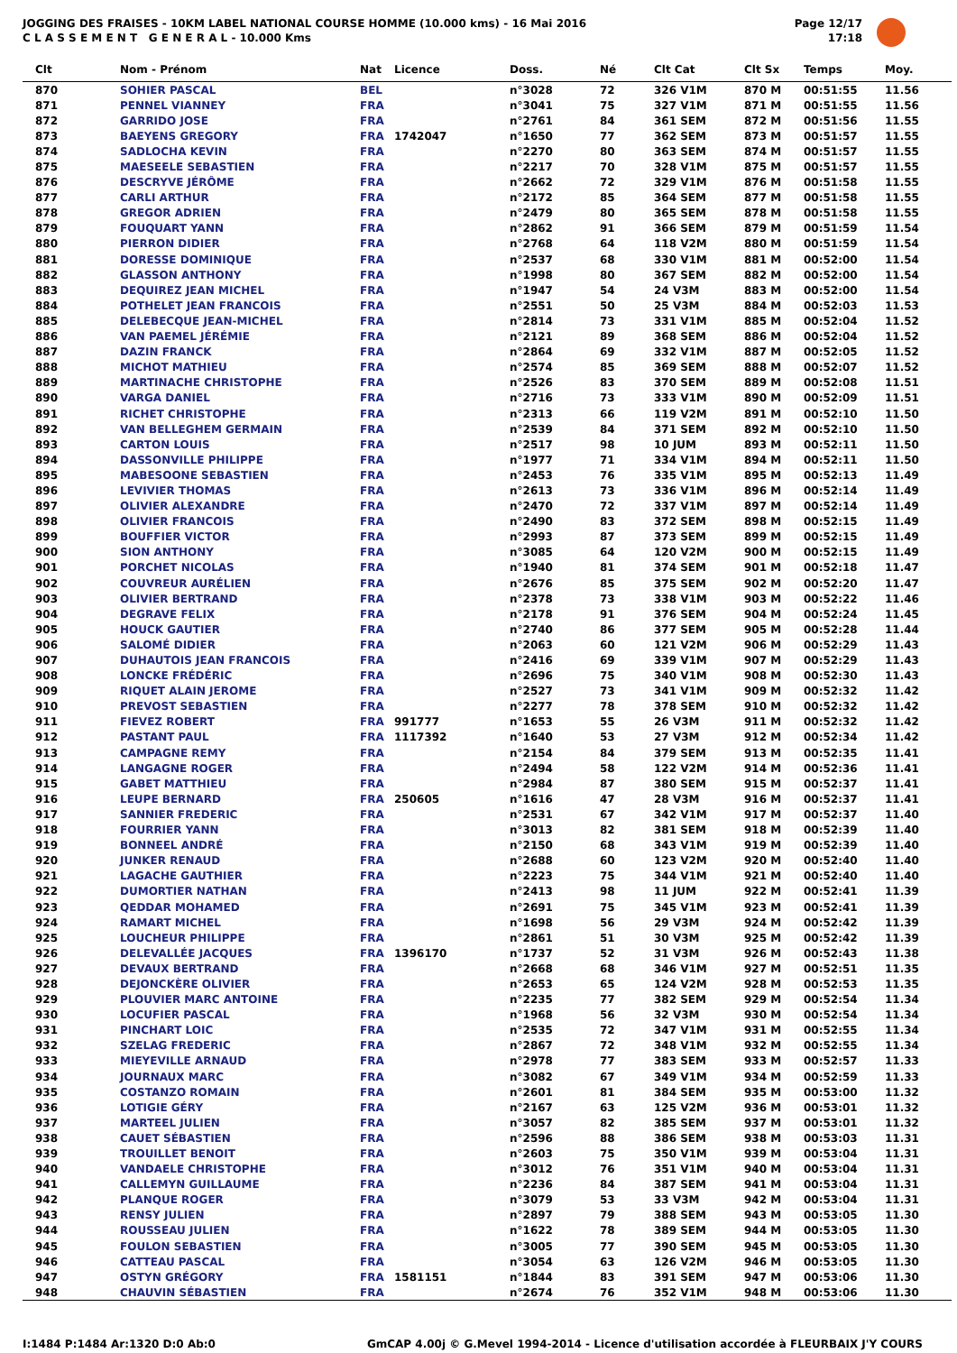JOGGING DES FRAISES - 10KM LABEL NATIONAL COURSE HOMME (10.000 kms) - 16 Mai 2016
C L A S S E M E N T G E N E R A L - 10.000 Kms
Page 12/17
17:18
| Clt | Nom - Prénom | Nat | Licence | Doss. | Né | Clt Cat | Clt Sx | Temps | Moy. |
| --- | --- | --- | --- | --- | --- | --- | --- | --- | --- |
| 870 | SOHIER PASCAL | BEL | | n°3028 | 72 | 326 V1M | 870 M | 00:51:55 | 11.56 |
| 871 | PENNEL VIANNEY | FRA | | n°3041 | 75 | 327 V1M | 871 M | 00:51:55 | 11.56 |
| 872 | GARRIDO JOSE | FRA | | n°2761 | 84 | 361 SEM | 872 M | 00:51:56 | 11.55 |
| 873 | BAEYENS GREGORY | FRA | 1742047 | n°1650 | 77 | 362 SEM | 873 M | 00:51:57 | 11.55 |
| 874 | SADLOCHA KEVIN | FRA | | n°2270 | 80 | 363 SEM | 874 M | 00:51:57 | 11.55 |
| 875 | MAESEELE SEBASTIEN | FRA | | n°2217 | 70 | 328 V1M | 875 M | 00:51:57 | 11.55 |
| 876 | DESCRYVE JÉRÔME | FRA | | n°2662 | 72 | 329 V1M | 876 M | 00:51:58 | 11.55 |
| 877 | CARLI ARTHUR | FRA | | n°2172 | 85 | 364 SEM | 877 M | 00:51:58 | 11.55 |
| 878 | GREGOR ADRIEN | FRA | | n°2479 | 80 | 365 SEM | 878 M | 00:51:58 | 11.55 |
| 879 | FOUQUART YANN | FRA | | n°2862 | 91 | 366 SEM | 879 M | 00:51:59 | 11.54 |
| 880 | PIERRON DIDIER | FRA | | n°2768 | 64 | 118 V2M | 880 M | 00:51:59 | 11.54 |
| 881 | DORESSE DOMINIQUE | FRA | | n°2537 | 68 | 330 V1M | 881 M | 00:52:00 | 11.54 |
| 882 | GLASSON ANTHONY | FRA | | n°1998 | 80 | 367 SEM | 882 M | 00:52:00 | 11.54 |
| 883 | DEQUIREZ JEAN MICHEL | FRA | | n°1947 | 54 | 24 V3M | 883 M | 00:52:00 | 11.54 |
| 884 | POTHELET JEAN FRANCOIS | FRA | | n°2551 | 50 | 25 V3M | 884 M | 00:52:03 | 11.53 |
| 885 | DELEBECQUE JEAN-MICHEL | FRA | | n°2814 | 73 | 331 V1M | 885 M | 00:52:04 | 11.52 |
| 886 | VAN PAEMEL JÉRÉMIE | FRA | | n°2121 | 89 | 368 SEM | 886 M | 00:52:04 | 11.52 |
| 887 | DAZIN FRANCK | FRA | | n°2864 | 69 | 332 V1M | 887 M | 00:52:05 | 11.52 |
| 888 | MICHOT MATHIEU | FRA | | n°2574 | 85 | 369 SEM | 888 M | 00:52:07 | 11.52 |
| 889 | MARTINACHE CHRISTOPHE | FRA | | n°2526 | 83 | 370 SEM | 889 M | 00:52:08 | 11.51 |
| 890 | VARGA DANIEL | FRA | | n°2716 | 73 | 333 V1M | 890 M | 00:52:09 | 11.51 |
| 891 | RICHET CHRISTOPHE | FRA | | n°2313 | 66 | 119 V2M | 891 M | 00:52:10 | 11.50 |
| 892 | VAN BELLEGHEM GERMAIN | FRA | | n°2539 | 84 | 371 SEM | 892 M | 00:52:10 | 11.50 |
| 893 | CARTON LOUIS | FRA | | n°2517 | 98 | 10 JUM | 893 M | 00:52:11 | 11.50 |
| 894 | DASSONVILLE PHILIPPE | FRA | | n°1977 | 71 | 334 V1M | 894 M | 00:52:11 | 11.50 |
| 895 | MABESOONE SEBASTIEN | FRA | | n°2453 | 76 | 335 V1M | 895 M | 00:52:13 | 11.49 |
| 896 | LEVIVIER THOMAS | FRA | | n°2613 | 73 | 336 V1M | 896 M | 00:52:14 | 11.49 |
| 897 | OLIVIER ALEXANDRE | FRA | | n°2470 | 72 | 337 V1M | 897 M | 00:52:14 | 11.49 |
| 898 | OLIVIER FRANCOIS | FRA | | n°2490 | 83 | 372 SEM | 898 M | 00:52:15 | 11.49 |
| 899 | BOUFFIER VICTOR | FRA | | n°2993 | 87 | 373 SEM | 899 M | 00:52:15 | 11.49 |
| 900 | SION ANTHONY | FRA | | n°3085 | 64 | 120 V2M | 900 M | 00:52:15 | 11.49 |
| 901 | PORCHET NICOLAS | FRA | | n°1940 | 81 | 374 SEM | 901 M | 00:52:18 | 11.47 |
| 902 | COUVREUR AURÉLIEN | FRA | | n°2676 | 85 | 375 SEM | 902 M | 00:52:20 | 11.47 |
| 903 | OLIVIER BERTRAND | FRA | | n°2378 | 73 | 338 V1M | 903 M | 00:52:22 | 11.46 |
| 904 | DEGRAVE FELIX | FRA | | n°2178 | 91 | 376 SEM | 904 M | 00:52:24 | 11.45 |
| 905 | HOUCK GAUTIER | FRA | | n°2740 | 86 | 377 SEM | 905 M | 00:52:28 | 11.44 |
| 906 | SALOMÉ DIDIER | FRA | | n°2063 | 60 | 121 V2M | 906 M | 00:52:29 | 11.43 |
| 907 | DUHAUTOIS JEAN FRANCOIS | FRA | | n°2416 | 69 | 339 V1M | 907 M | 00:52:29 | 11.43 |
| 908 | LONCKE FRÉDÉRIC | FRA | | n°2696 | 75 | 340 V1M | 908 M | 00:52:30 | 11.43 |
| 909 | RIQUET ALAIN JEROME | FRA | | n°2527 | 73 | 341 V1M | 909 M | 00:52:32 | 11.42 |
| 910 | PREVOST SEBASTIEN | FRA | | n°2277 | 78 | 378 SEM | 910 M | 00:52:32 | 11.42 |
| 911 | FIEVEZ ROBERT | FRA | 991777 | n°1653 | 55 | 26 V3M | 911 M | 00:52:32 | 11.42 |
| 912 | PASTANT PAUL | FRA | 1117392 | n°1640 | 53 | 27 V3M | 912 M | 00:52:34 | 11.42 |
| 913 | CAMPAGNE REMY | FRA | | n°2154 | 84 | 379 SEM | 913 M | 00:52:35 | 11.41 |
| 914 | LANGAGNE ROGER | FRA | | n°2494 | 58 | 122 V2M | 914 M | 00:52:36 | 11.41 |
| 915 | GABET MATTHIEU | FRA | | n°2984 | 87 | 380 SEM | 915 M | 00:52:37 | 11.41 |
| 916 | LEUPE BERNARD | FRA | 250605 | n°1616 | 47 | 28 V3M | 916 M | 00:52:37 | 11.41 |
| 917 | SANNIER FREDERIC | FRA | | n°2531 | 67 | 342 V1M | 917 M | 00:52:37 | 11.40 |
| 918 | FOURRIER YANN | FRA | | n°3013 | 82 | 381 SEM | 918 M | 00:52:39 | 11.40 |
| 919 | BONNEEL ANDRÉ | FRA | | n°2150 | 68 | 343 V1M | 919 M | 00:52:39 | 11.40 |
| 920 | JUNKER RENAUD | FRA | | n°2688 | 60 | 123 V2M | 920 M | 00:52:40 | 11.40 |
| 921 | LAGACHE GAUTHIER | FRA | | n°2223 | 75 | 344 V1M | 921 M | 00:52:40 | 11.40 |
| 922 | DUMORTIER NATHAN | FRA | | n°2413 | 98 | 11 JUM | 922 M | 00:52:41 | 11.39 |
| 923 | QEDDAR MOHAMED | FRA | | n°2691 | 75 | 345 V1M | 923 M | 00:52:41 | 11.39 |
| 924 | RAMART MICHEL | FRA | | n°1698 | 56 | 29 V3M | 924 M | 00:52:42 | 11.39 |
| 925 | LOUCHEUR PHILIPPE | FRA | | n°2861 | 51 | 30 V3M | 925 M | 00:52:42 | 11.39 |
| 926 | DELEVALLÉE JACQUES | FRA | 1396170 | n°1737 | 52 | 31 V3M | 926 M | 00:52:43 | 11.38 |
| 927 | DEVAUX BERTRAND | FRA | | n°2668 | 68 | 346 V1M | 927 M | 00:52:51 | 11.35 |
| 928 | DEJONCKÈRE OLIVIER | FRA | | n°2653 | 65 | 124 V2M | 928 M | 00:52:53 | 11.35 |
| 929 | PLOUVIER MARC ANTOINE | FRA | | n°2235 | 77 | 382 SEM | 929 M | 00:52:54 | 11.34 |
| 930 | LOCUFIER PASCAL | FRA | | n°1968 | 56 | 32 V3M | 930 M | 00:52:54 | 11.34 |
| 931 | PINCHART LOIC | FRA | | n°2535 | 72 | 347 V1M | 931 M | 00:52:55 | 11.34 |
| 932 | SZELAG FREDERIC | FRA | | n°2867 | 72 | 348 V1M | 932 M | 00:52:55 | 11.34 |
| 933 | MIEYEVILLE ARNAUD | FRA | | n°2978 | 77 | 383 SEM | 933 M | 00:52:57 | 11.33 |
| 934 | JOURNAUX MARC | FRA | | n°3082 | 67 | 349 V1M | 934 M | 00:52:59 | 11.33 |
| 935 | COSTANZO ROMAIN | FRA | | n°2601 | 81 | 384 SEM | 935 M | 00:53:00 | 11.32 |
| 936 | LOTIGIE GÉRY | FRA | | n°2167 | 63 | 125 V2M | 936 M | 00:53:01 | 11.32 |
| 937 | MARTEEL JULIEN | FRA | | n°3057 | 82 | 385 SEM | 937 M | 00:53:01 | 11.32 |
| 938 | CAUET SÉBASTIEN | FRA | | n°2596 | 88 | 386 SEM | 938 M | 00:53:03 | 11.31 |
| 939 | TROUILLET BENOIT | FRA | | n°2603 | 75 | 350 V1M | 939 M | 00:53:04 | 11.31 |
| 940 | VANDAELE CHRISTOPHE | FRA | | n°3012 | 76 | 351 V1M | 940 M | 00:53:04 | 11.31 |
| 941 | CALLEMYN GUILLAUME | FRA | | n°2236 | 84 | 387 SEM | 941 M | 00:53:04 | 11.31 |
| 942 | PLANQUE ROGER | FRA | | n°3079 | 53 | 33 V3M | 942 M | 00:53:04 | 11.31 |
| 943 | RENSY JULIEN | FRA | | n°2897 | 79 | 388 SEM | 943 M | 00:53:05 | 11.30 |
| 944 | ROUSSEAU JULIEN | FRA | | n°1622 | 78 | 389 SEM | 944 M | 00:53:05 | 11.30 |
| 945 | FOULON SEBASTIEN | FRA | | n°3005 | 77 | 390 SEM | 945 M | 00:53:05 | 11.30 |
| 946 | CATTEAU PASCAL | FRA | | n°3054 | 63 | 126 V2M | 946 M | 00:53:05 | 11.30 |
| 947 | OSTYN GRÉGORY | FRA | 1581151 | n°1844 | 83 | 391 SEM | 947 M | 00:53:06 | 11.30 |
| 948 | CHAUVIN SÉBASTIEN | FRA | | n°2674 | 76 | 352 V1M | 948 M | 00:53:06 | 11.30 |
I:1484 P:1484 Ar:1320 D:0 Ab:0 GmCAP 4.00j © G.Mevel 1994-2014 - Licence d'utilisation accordée à FLEURBAIX J'Y COURS